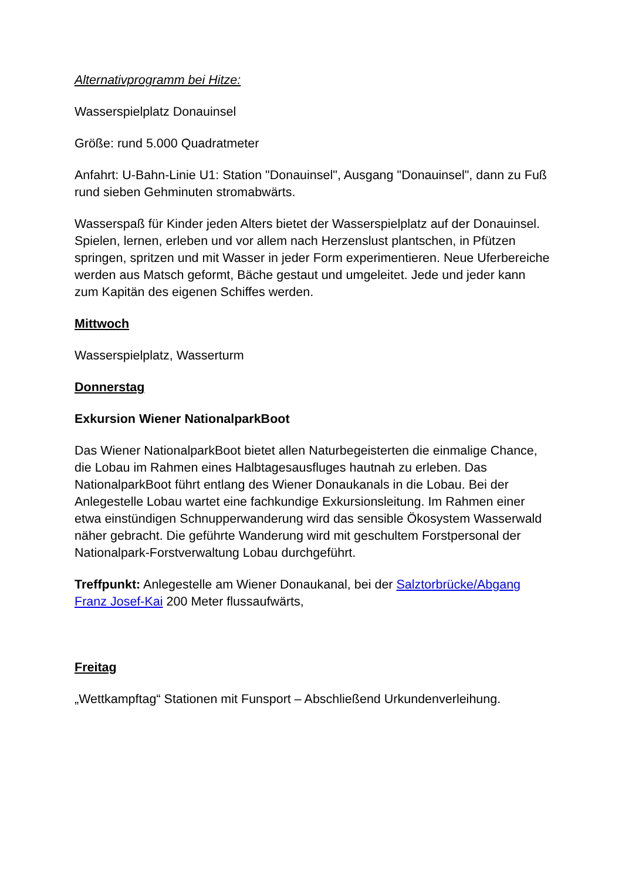Alternativprogramm bei Hitze:
Wasserspielplatz Donauinsel
Größe: rund 5.000 Quadratmeter
Anfahrt: U-Bahn-Linie U1: Station "Donauinsel", Ausgang "Donauinsel", dann zu Fuß rund sieben Gehminuten stromabwärts.
Wasserspaß für Kinder jeden Alters bietet der Wasserspielplatz auf der Donauinsel. Spielen, lernen, erleben und vor allem nach Herzenslust plantschen, in Pfützen springen, spritzen und mit Wasser in jeder Form experimentieren. Neue Uferbereiche werden aus Matsch geformt, Bäche gestaut und umgeleitet. Jede und jeder kann zum Kapitän des eigenen Schiffes werden.
Mittwoch
Wasserspielplatz, Wasserturm
Donnerstag
Exkursion Wiener NationalparkBoot
Das Wiener NationalparkBoot bietet allen Naturbegeisterten die einmalige Chance, die Lobau im Rahmen eines Halbtagesausfluges hautnah zu erleben. Das NationalparkBoot führt entlang des Wiener Donaukanals in die Lobau. Bei der Anlegestelle Lobau wartet eine fachkundige Exkursionsleitung. Im Rahmen einer etwa einstündigen Schnupperwanderung wird das sensible Ökosystem Wasserwald näher gebracht. Die geführte Wanderung wird mit geschultem Forstpersonal der Nationalpark-Forstverwaltung Lobau durchgeführt.
Treffpunkt: Anlegestelle am Wiener Donaukanal, bei der Salztorbrücke/Abgang Franz Josef-Kai 200 Meter flussaufwärts,
Freitag
„Wettkampftag“ Stationen mit Funsport – Abschließend Urkundenverleihung.